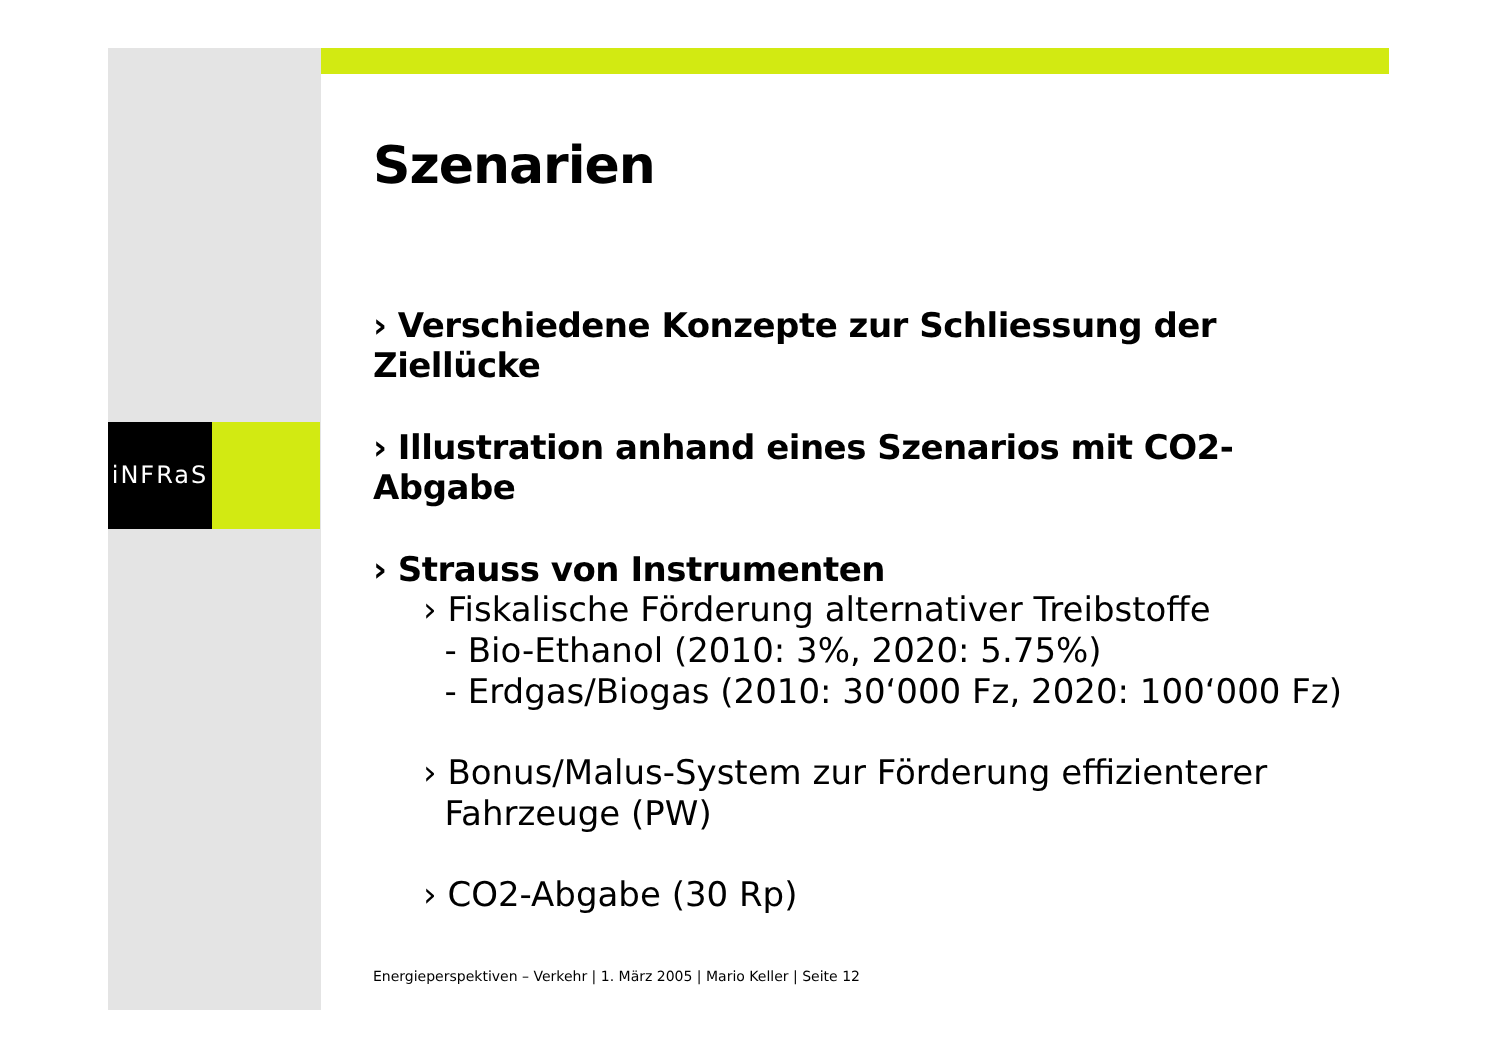iNFRaS
Szenarien
› Verschiedene Konzepte zur Schliessung der Ziellücke
› Illustration anhand eines Szenarios mit CO2-Abgabe
› Strauss von Instrumenten
› Fiskalische Förderung alternativer Treibstoffe
- Bio-Ethanol (2010: 3%, 2020: 5.75%)
- Erdgas/Biogas (2010: 30‘000 Fz, 2020: 100‘000 Fz)
› Bonus/Malus-System zur Förderung effizienterer
Fahrzeuge (PW)
› CO2-Abgabe (30 Rp)
Energieperspektiven – Verkehr | 1. März 2005 | Mario Keller | Seite 12